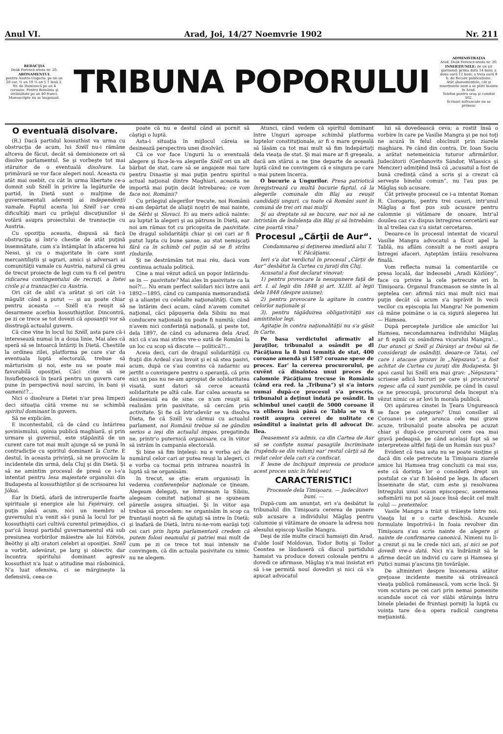Anul VI. Arad, Joi, 14/27 Noemvrie 1902 Nr. 211
REDACŢIA
Deák Ferencz-uteza nr. 20.
ABONAMENTUL
pentru Austro-Ungaria: pe un an 20 cor. ½ an 10 ¼ an 5 1 lună 2. Nr. de Duminecă pe an 4 coroane. Pentru România şi străinătate pe an 40 franci.
Manuscripte nu se înapoiază.
TRIBUNA POPORULUI
ADMINISTRAŢIA
Arad, Deák Ferencz-uteza nr. 20.
INSERŢIUNILE: de un şir garmond: prima dată 14 bani; a doua oară 12 bani; a treia oară 8 b. de fiecare publicaţiune.
Atât abonamentele, cât şi inserţiunile sunt a se plăti înainte în Arad.
Telefon pentru oraş şi comitat 502.
Scrisori nefrancate nu se primesc
O eventuală disolvare.
(R.) Dacă partidul kossuthist va urma cu obstrucţia de acum, lui Széll nu-i rămâne altceva de făcut, decât să demisioneze ori să disolve parlamentul. Se şi vorbeşte tot mai stăruitor de o eventuală disolvare. La primăvară se vor face alegeri nouî. Aceasta cu atât mai osebit, cu cât în urma libertate ce-a domnit sub Széll în privire la legăturile de partid, în Dietă sunt o mulţime de guvernamentali aderenţi ai independenţii vamale. Faptul acesta lui Széll i-ar crea dificultăţi mari cu prilejul discuţiunilor şi votării asupra proiectului de tranzacţie cu Austria.
Cu opoziţia aceasta, dispusă să facă obstrucţia şi într'o chestie de atât puţină însemnătate, cum s'a întâmplat în afacerea lui Nessi, şi cu o majoritate în care sunt mercantiliştii şi agrari, amici şi adversari ai comunităţii vamale cu Austria, natural că greu de trecut proiecte de legi cum va fi cel pentru ridicarea contingentului de recruţi, a listei civile şi a tranzacţiei cu Austria.
Ori cât de abil s'a arătat şi ori cât i-a măgulit când a putut — şi au poate chiar pentru aceasta — Széll n'a reuşit să desarmeze acerbia kossuthiştilor. Dincontră, pe zi ce trece se tot dovezi că oposanţii vor să disstrugă actualul guvern.
Că cine vine în locul lui Széll, asta pare că-i interesează numai în a doua linie. Mai ales că speră să se întoarcă întăriţi în Dietă. Chestiile la ordinea zilei, platforma pe care s'ar da eventuala luptă electorală, trebue să mărturisim şi noi, este nu se poate mai favorabilă oposiţiei. Căci cine să se însufleţească în ţeară pentru un guvern care pune în perspectivă nouî sarcini, în bani şi oameni!?...
Nici o disolvare a Dietei n'ar prea limpezi deci situaţia câtă vreme nu se schimbă spiritul dominant în guvern.
Să ne explicăm.
E incontestabil, că de când cu întărirea şovinismului, opinia publică maghiară, şi prin urmare şi guvernul, este stăpânită de un curent care tot mai mult ajunge să se pună în contradicţie cu spiritul dominant la Curte. E destul, în aceasta privinţă, să ne provocăm la incidentele din urmă, dela Cluj şi din Dietă. Şi să ne amintim procesul de presă ce i-s'a intentat pentru lesa majestate organului din Budapesta al kossuthiştilor şi de scrisoarea lui Jókai.
Ear în Dietă, afară de intreruperile foarte spirituale şi energice ale lui Fejérváry, cel puţin până acum, nici un membru al guvernului n'a venit să-i pună la locul lor pe kossuthiştii cari cultivă curentul primejdios, ci par'că însuşi partidul guvernamentul stă sub presiunea vorbirilor măiestre ale lui Eötvös, Beöthy şi alţi oratori celebri ai oposiţiei. Széll a vorbit, adevărat, pe larg şi obiectiv, dar încontra spiritului dominant agresiv kossuthist n'a luat o atitudine mai răsboinică. N'a luat ofensiva, ci se mărgineşte la defensivă, ceea-ce
poate că nu e destul când ai pornit să câştigi o luptă.
Asta-i situaţia în mijlocul căreia se desinează perspectiva unei disolvări.
Că ce vor face Ungurii la o eventuală alegere şi face-le-va alegerile Széll ori un alt bărbat de stat, care să se angajeze mai tare pentru Dinastie şi mai puţin pentru spiritul actual naţional dintre Maghiari, aceasta ne importă mai puţin decât întrebarea: ce vom face noi, Românii?
Cu prilegiul alegerilor trecute, noi Românii ni-am depărtat de aliaţii noştri de mai nainte, de Sêrbi şi Slovaci. Ei au mers adică nainte: au luptat la alegeri şi au pătruns în Dietă, ear noi am rămas tot cu pricopsita de pasivitate. De dragul solidarităţii chiar şi cei cari ar fi putut lupta cu bune şanse, au stat nemişcaţi fără ca în schimb cel puţin să se fi strîns rîndurile.
Şi ne destrămăm tot mai rêu, dacă vom continua actuala politică.
Cine a mai vêzut adică un popor întărindu-se în — pasivitate? Mai ales în pasivitate ca la noi?!... Nu eram perfect solidari nici între anii 1892—1895, când cu campania memorandistă şi a alianţei cu celelalte naţionalităţi. Cum să ne întărim deci acum, când n'avem comitet naţional, căci păpuşeria dela Sibiiu nu mai conducere naţională nu poate fi numită; când n'avem nici conferinţă naţională, şi peste tot, dela 1897, de când cu adunarea dela Arad, nici că s'au mai strîns vre-o sută de Români la un loc cu scop să discute — politică?!...
Aceia deci, cari de dragul solidarităţii cu fraţii din Ardeal s'au învoit şi ei să stea pasivi, acum, după ce s'au convins că zadarnic au jertfit o convingere pentru o speranţă, că prin nici un pas nu ne-am apropiat de solidaritatea visată, sunt datori să cerce această solidaritate pe altă cale. Ear calea aceasta se desineează ea de sine: ce n'am reuşit să realisăm prin pasivitate, să cercăm prin activitate. Şi fie că într'adevăr se va disolva Dieta, fie că Széll va cârmui cu actualul parlament, noi Românii trebue să ne gândim serios a ieşi din actualul impas, pregatindu ne, printr'o puternică organisare, ca în viitor să intrăm în campania electorală.
Şi bine să fim înţeleşi: nu e vorba aci de numărul celor cari ar putea reuşi la alegeri, ci e vorba ca tocmai prin intrarea noastră în luptă să ne organisăm.
In trecut, se ştie: eram organisaţi în vederea conferenţelor naţionale ce ţineam. Alegeam delegaţi, ne întruneam la Sibiiu, alegeam comitet naţional şi ne spuneam părerile asupra situaţiei. Şi în viitor aşa trebue să procedem: ne organisăm în scop ca fruntaşii noştri să fie ajutaţi să intre în Dietă; şi înafară de Dietă, întru ni-ne-vom earăşi toţi cei cari prin lupta parlamentară credem că putem folosi neamului şi patriei mai mult de cum pe zi ce trece tot mai intensiv ne convingem, că din actuala pasivitate cu nimic nu ne alegem.
Atunci, când vedem că spiritul dominant între Unguri aproape schimbă platforma luptelor constituţionale, ar fi o mare greşeală să lăsăm ca tot mai mult să fim îndepărtaţi dela vieaţa de stat. Şi mai mare ar fi greşeala, dacă am stărui a ne ţine departe de această luptă când ne convingem că e singura pe care o mai putem încerca.
O bucurie a Ungurilor. Presa patriotică înregistrează cu multă bucurie faptul, că la alegerile comunale din Blaj au reuşit candidaţii unguri, cu toate că Români sunt în comună de trei ori mai mulţi
Şi au dreptate să se bucure, ear noi să ne întristăm de îndolenţa din Blaj şi să întrebăm: cine poartă vina?
Procesul „Cărţii de Aur“.
Condamnarea şi deţinerea imediată alui T. V. Păcăţianu.
Ieri s'a dat verdictul în procesul „Cărţii de Aur“ desbătut la Curtea cu juraţi din Cluj.
Acusatul a fost declarat vinovat:
1) pentru provocare la nesupunere faţă de art. I. al legii din 1848 şi art. XLIII. al legii dela 1848 (despre uniune);
2) pentru provocare la agitare în contra celorlor naţionale şi
3). pentru tăgăduirea obligativităţii sus amintitelor legi.
Agitaţie în contra naţionalităţii nu s'a găsit în Carte.
Pe basa verdictului afirmativ al juraţilor, tribunalul a osândit pe dl Păcăţianu la 8 luni temniţă de stat, 400 coroane amendă şi 1587 coroane spese de proces. Ear' la cererea procurorului, pe cuvênt că dinaintea unui proces de calomnie Păcăţianu trecuse în România (când era red. la „Tribuna“) şi s'a întors numai după-ce procesul s'a prescris, tribunalul a deţinut îndată pe osândit. In schimbul unei cauţii de 5000 coroane îl va elibera însă până ce Tabla se va fi rostit asupra cererei de nulitate ce osânditul a înaintat prin dl advocat Dr. Ilea.
Deasement s'a admis, ca din Cartea de Aur să se confişte numai pasagiile încriminate (rupêndu-se din volum) ear' restul cărţii să fie redat celor dela cari s'a confiscat.
E lesne de închipuit impresia ce produce acest proces unic în felul seu!
CARACTERISTIC!
Procesele dela Timişoara. — Judecători buni. —
După-cum am anunţat, eri s'a desbătut la tribunalul din Timişoara cererea de punere sub acusare a individului Măglaş pentru calumnie şi vătămare de onoare la adresa nou alesului episcop Vasilie Mangra.
Deşi de zile multe ciracii hamsişti din Arad, d'alde Iosif Moldovan, Todor Botiş şi Todor Ceontea se lăudaseră că diacul partidului hamsist va produce dovezi colosale pentru a dovedi ce afirmase, Măglaş n'a mai insistat eri să i-se permită nouî dovediri şi nici că s'a apucat advocatul
lui să dovedească ceva; a rostit însă o vorbire în care pe Vasilie Mangra şi pe noi toţi ne acuză în felul obicînuit prin ziarele maghiare. Pe când din contra, Dr. Ioan Suciu a arătat netemeinicia tuturor afirmărilor. Judecătorii (Gerdanovits Sándor, Wlassics şi Menczer) admiţênd însă că „acusatul a fost de bună credinţă când a scris şi a crezut că serveşte binelui comun“, nu l'au pus pe Măglaş sub acusare.
Cât priveşte procesul ce i-a intentat Roman R. Ciorogariu, pentru trei casuri, intr'unul Măglaş a fost pus sub acusare pentru calomnie şi vătămare de onoare, într'al douilea caz s'a dispus întregirea cercetării ear în al treilea caz s'a sistat cercetarea.
Deoare-ce în procesul intentat de vicarul Vasilie Mangra advocatul a făcut apel la Tablă, nu aflăm consult a ne rosti asupra întregei afaceri. Aşteptăm întâiu resolvarea finală.
Vom reflecta numai la comentariile ce presa locală, dar îndeosebi „Aradi Közlöny“, face cu privire la cele petrecute eri în Timişoara. Organul francmason se simte în al şeptelea cer: afirmă nici mai mult nici mai puţin decât că acum s'a isprăvit în vecii vecilor cu episcopia lui Mangra! Ne pomenim că mâne poimâne o ia ca sigură alegerea lui — Hamsea.
După perceptele juridice ale amicilor lui Hamsea, necondamnarea individului Măglaş ar fi egală cu osândirea vicarului Mangra!... Dar atunci şi Széll şi Dárányi ar trebui să fie consideraţi de osândiţi, deoare-ce Tatai, cel care i atacase grozav în „Népszava“, a fost achitat de Curtea cu juraţi din Budapesta. Şi apoi casul lui Széll era mai grav: „Népszava“ scrisese adică lucruri pe care şi procurorul regesc afla că sunt punibile, pe când în casul ce ne preocupă, procurorul dela început n'a vêzut nimic ce ar lovi în morala publică.
Ori apărarea cinstei în Ţeara Ungurească se face pe categorie? Unui consilier al Coroanei i-se pot arunca cele mai grave acuze, tribunalul poate absolva pe acuzat chiar şi după-ce procurorul cere cea mai gravă pedeapsă, pe când acelaşi fapt să se interpreteze altfel faţă de un Român sus pus?
Evident că tesa asta nu se poate susţine şi dacă din cele petrecute la Timişoara ziarele amice lui Hamsea trag concluzii ca mai sus, este că dorinţa lor o consideră drept un postulat ce s'ar fi băsênd pe lege. In afaceri însemnate de stat, cum este şi resolvarea întregului unui scaun episcopesc, asemenea sofismării nu pot să joace însă decât cel mult rolul — pretextelor.
Vasile Mangra a trăit şi trăieşte între noi. Vieaţa lui e o carte deschisă. Acuzele formulate împotrivă-i în foaia revolver din Timişoara s'au scris nainte de alegere şi nainte de confirmarea canonică. Nimeni nu li-a crezut şi nu le crede nici azi, şi nici se pot dovedi vre-o dată. Nici n'a îndrăznit să le afirme decât un individ cu care şi Hamsea şi Putici numai p'ascuns ţin tovărăşie.
De altminteri despre înscenarea atâtor greţoase incidente menite să otrăvească vieaţa publică românească, vom scrie încă. Şi vom scutura pe cei cari prin nemai pomenite scandale socot că vor slăbi stăruinţa întru binele pleiadei de fruntaşi porniţi la luptă cu voinţa tare de-a opera radical cangrena meţianistă.